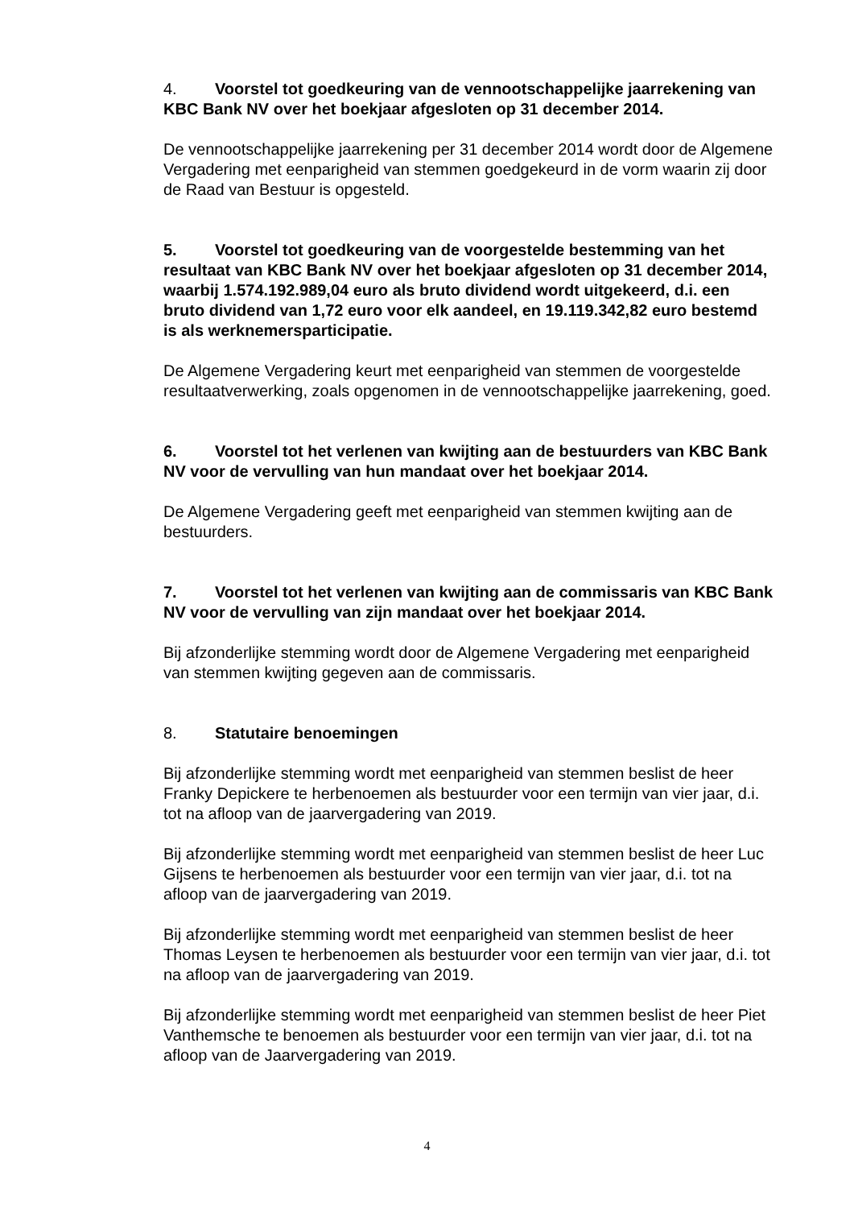4. Voorstel tot goedkeuring van de vennootschappelijke jaarrekening van KBC Bank NV over het boekjaar afgesloten op 31 december 2014.
De vennootschappelijke jaarrekening per 31 december 2014 wordt door de Algemene Vergadering met eenparigheid van stemmen goedgekeurd in de vorm waarin zij door de Raad van Bestuur is opgesteld.
5. Voorstel tot goedkeuring van de voorgestelde bestemming van het resultaat van KBC Bank NV over het boekjaar afgesloten op 31 december 2014, waarbij 1.574.192.989,04 euro als bruto dividend wordt uitgekeerd, d.i. een bruto dividend van 1,72 euro voor elk aandeel, en 19.119.342,82 euro bestemd is als werknemersparticipatie.
De Algemene Vergadering keurt met eenparigheid van stemmen de voorgestelde resultaatverwerking, zoals opgenomen in de vennootschappelijke jaarrekening, goed.
6. Voorstel tot het verlenen van kwijting aan de bestuurders van KBC Bank NV voor de vervulling van hun mandaat over het boekjaar 2014.
De Algemene Vergadering geeft met eenparigheid van stemmen kwijting aan de bestuurders.
7. Voorstel tot het verlenen van kwijting aan de commissaris van KBC Bank NV voor de vervulling van zijn mandaat over het boekjaar 2014.
Bij afzonderlijke stemming wordt door de Algemene Vergadering met eenparigheid van stemmen kwijting gegeven aan de commissaris.
8. Statutaire benoemingen
Bij afzonderlijke stemming wordt met eenparigheid van stemmen beslist de heer Franky Depickere te herbenoemen als bestuurder voor een termijn van vier jaar, d.i. tot na afloop van de jaarvergadering van 2019.
Bij afzonderlijke stemming wordt met eenparigheid van stemmen beslist de heer Luc Gijsens te herbenoemen als bestuurder voor een termijn van vier jaar, d.i. tot na afloop van de jaarvergadering van 2019.
Bij afzonderlijke stemming wordt met eenparigheid van stemmen beslist de heer Thomas Leysen te herbenoemen als bestuurder voor een termijn van vier jaar, d.i. tot na afloop van de jaarvergadering van 2019.
Bij afzonderlijke stemming wordt met eenparigheid van stemmen beslist de heer Piet Vanthemsche te benoemen als bestuurder voor een termijn van vier jaar, d.i. tot na afloop van de Jaarvergadering van 2019.
4